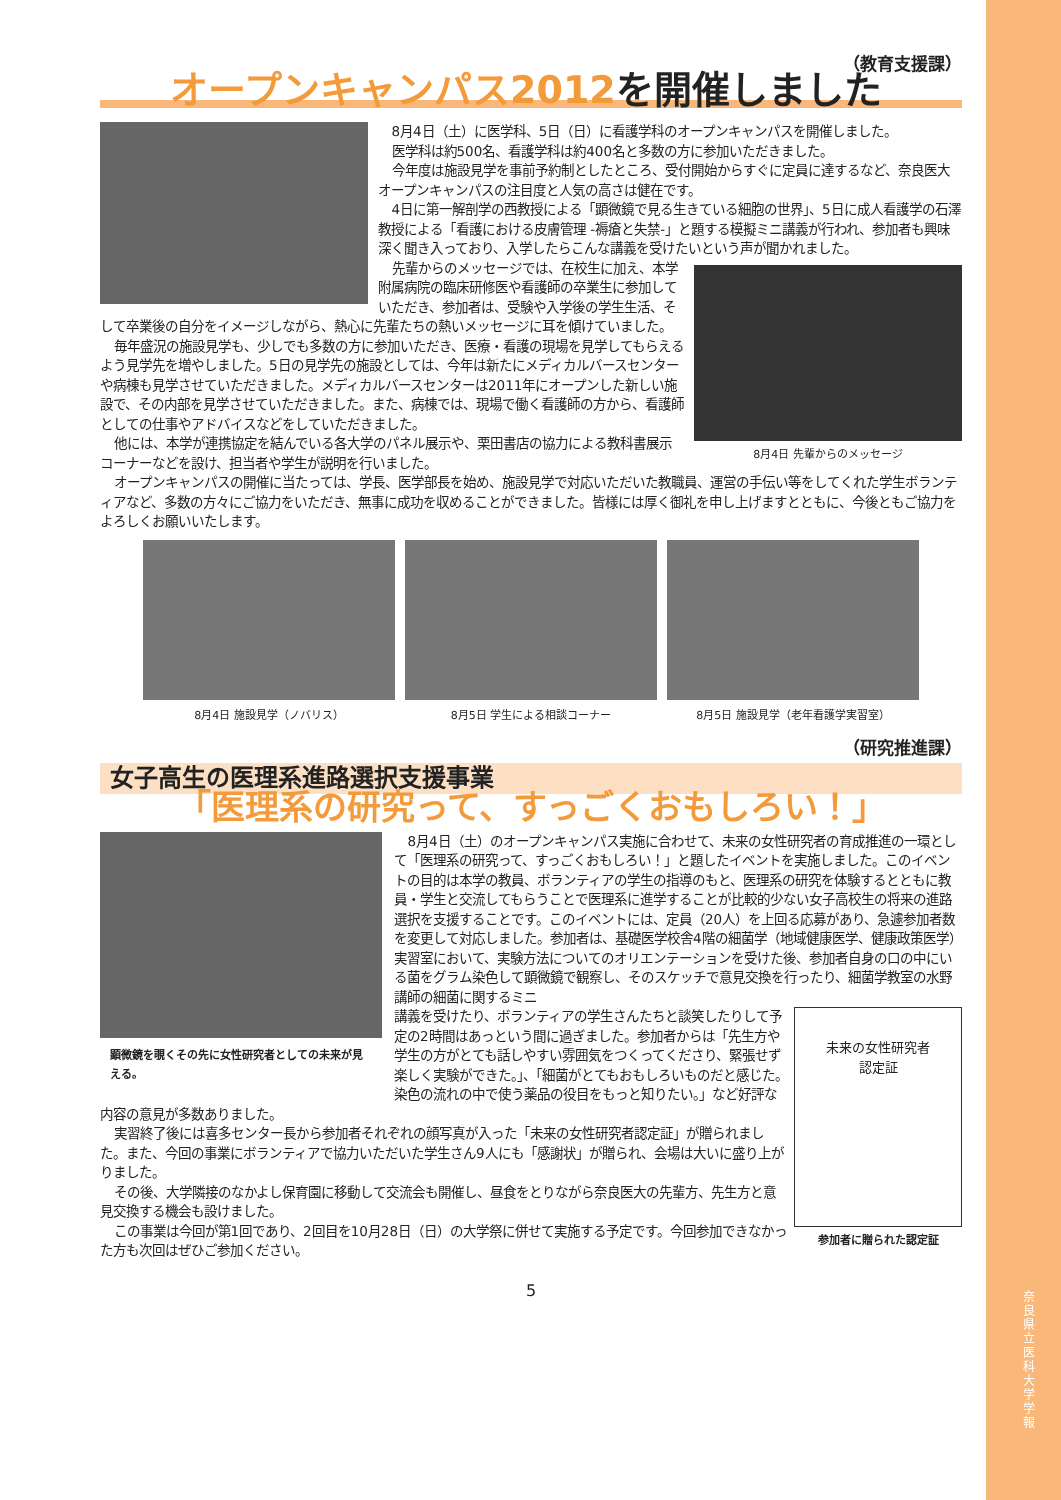（教育支援課）
オープンキャンパス2012を開催しました
8月4日（土）に医学科、5日（日）に看護学科のオープンキャンパスを開催しました。
医学科は約500名、看護学科は約400名と多数の方に参加いただきました。
今年度は施設見学を事前予約制としたところ、受付開始からすぐに定員に達するなど、奈良医大オープンキャンパスの注目度と人気の高さは健在です。
4日に第一解剖学の西教授による「顕微鏡で見る生きている細胞の世界」、5日に成人看護学の石澤教授による「看護における皮膚管理 -褥瘡と失禁-」と題する模擬ミニ講義が行われ、参加者も興味深く聞き入っており、入学したらこんな講義を受けたいという声が聞かれました。
8月4日 先輩からのメッセージ
先輩からのメッセージでは、在校生に加え、本学附属病院の臨床研修医や看護師の卒業生に参加していただき、参加者は、受験や入学後の学生生活、そして卒業後の自分をイメージしながら、熱心に先輩たちの熱いメッセージに耳を傾けていました。
毎年盛況の施設見学も、少しでも多数の方に参加いただき、医療・看護の現場を見学してもらえるよう見学先を増やしました。5日の見学先の施設としては、今年は新たにメディカルバースセンターや病棟も見学させていただきました。メディカルバースセンターは2011年にオープンした新しい施設で、その内部を見学させていただきました。また、病棟では、現場で働く看護師の方から、看護師としての仕事やアドバイスなどをしていただきました。
他には、本学が連携協定を結んでいる各大学のパネル展示や、栗田書店の協力による教科書展示コーナーなどを設け、担当者や学生が説明を行いました。
オープンキャンパスの開催に当たっては、学長、医学部長を始め、施設見学で対応いただいた教職員、運営の手伝い等をしてくれた学生ボランティアなど、多数の方々にご協力をいただき、無事に成功を収めることができました。皆様には厚く御礼を申し上げますとともに、今後ともご協力をよろしくお願いいたします。
8月4日 施設見学（ノバリス） 8月5日 学生による相談コーナー 8月5日 施設見学（老年看護学実習室）
（研究推進課）
女子高生の医理系進路選択支援事業
「医理系の研究って、すっごくおもしろい！」
顕微鏡を覗くその先に女性研究者としての未来が見える。
8月4日（土）のオープンキャンパス実施に合わせて、未来の女性研究者の育成推進の一環として「医理系の研究って、すっごくおもしろい！」と題したイベントを実施しました。このイベントの目的は本学の教員、ボランティアの学生の指導のもと、医理系の研究を体験するとともに教員・学生と交流してもらうことで医理系に進学することが比較的少ない女子高校生の将来の進路選択を支援することです。このイベントには、定員（20人）を上回る応募があり、急遽参加者数を変更して対応しました。参加者は、基礎医学校舎4階の細菌学（地域健康医学、健康政策医学）実習室において、実験方法についてのオリエンテーションを受けた後、参加者自身の口の中にいる菌をグラム染色して顕微鏡で観察し、そのスケッチで意見交換を行ったり、細菌学教室の水野講師の細菌に関するミニ
未来の女性研究者
認定証
参加者に贈られた認定証
講義を受けたり、ボランティアの学生さんたちと談笑したりして予定の2時間はあっという間に過ぎました。参加者からは「先生方や学生の方がとても話しやすい雰囲気をつくってくださり、緊張せず楽しく実験ができた。」、「細菌がとてもおもしろいものだと感じた。染色の流れの中で使う薬品の役目をもっと知りたい。」など好評な内容の意見が多数ありました。
実習終了後には喜多センター長から参加者それぞれの顔写真が入った「未来の女性研究者認定証」が贈られました。また、今回の事業にボランティアで協力いただいた学生さん9人にも「感謝状」が贈られ、会場は大いに盛り上がりました。
その後、大学隣接のなかよし保育園に移動して交流会も開催し、昼食をとりながら奈良医大の先輩方、先生方と意見交換する機会も設けました。
この事業は今回が第1回であり、2回目を10月28日（日）の大学祭に併せて実施する予定です。今回参加できなかった方も次回はぜひご参加ください。
5
奈良県立医科大学 学報